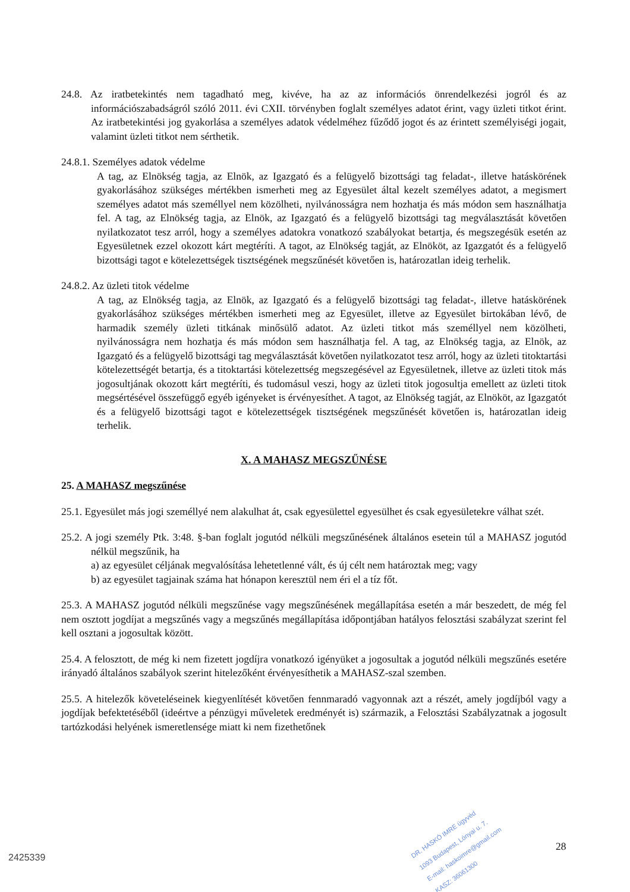24.8. Az iratbetekintés nem tagadható meg, kivéve, ha az az információs önrendelkezési jogról és az információszabadságról szóló 2011. évi CXII. törvényben foglalt személyes adatot érint, vagy üzleti titkot érint. Az iratbetekintési jog gyakorlása a személyes adatok védelméhez fűződő jogot és az érintett személyiségi jogait, valamint üzleti titkot nem sérthetik.
24.8.1. Személyes adatok védelme
A tag, az Elnökség tagja, az Elnök, az Igazgató és a felügyelő bizottsági tag feladat-, illetve hatáskörének gyakorlásához szükséges mértékben ismerheti meg az Egyesület által kezelt személyes adatot, a megismert személyes adatot más személlyel nem közölheti, nyilvánosságra nem hozhatja és más módon sem használhatja fel. A tag, az Elnökség tagja, az Elnök, az Igazgató és a felügyelő bizottsági tag megválasztását követően nyilatkozatot tesz arról, hogy a személyes adatokra vonatkozó szabályokat betartja, és megszegésük esetén az Egyesületnek ezzel okozott kárt megtéríti. A tagot, az Elnökség tagját, az Elnököt, az Igazgatót és a felügyelő bizottsági tagot e kötelezettségek tisztségének megszűnését követően is, határozatlan ideig terhelik.
24.8.2. Az üzleti titok védelme
A tag, az Elnökség tagja, az Elnök, az Igazgató és a felügyelő bizottsági tag feladat-, illetve hatáskörének gyakorlásához szükséges mértékben ismerheti meg az Egyesület, illetve az Egyesület birtokában lévő, de harmadik személy üzleti titkának minősülő adatot. Az üzleti titkot más személlyel nem közölheti, nyilvánosságra nem hozhatja és más módon sem használhatja fel. A tag, az Elnökség tagja, az Elnök, az Igazgató és a felügyelő bizottsági tag megválasztását követően nyilatkozatot tesz arról, hogy az üzleti titoktartási kötelezettségét betartja, és a titoktartási kötelezettség megszegésével az Egyesületnek, illetve az üzleti titok más jogosultjának okozott kárt megtéríti, és tudomásul veszi, hogy az üzleti titok jogosultja emellett az üzleti titok megsértésével összefüggő egyéb igényeket is érvényesíthet. A tagot, az Elnökség tagját, az Elnököt, az Igazgatót és a felügyelő bizottsági tagot e kötelezettségek tisztségének megszűnését követően is, határozatlan ideig terhelik.
X. A MAHASZ MEGSZŰNÉSE
25. A MAHASZ megszűnése
25.1. Egyesület más jogi személlyé nem alakulhat át, csak egyesülettel egyesülhet és csak egyesületekre válhat szét.
25.2. A jogi személy Ptk. 3:48. §-ban foglalt jogutód nélküli megszűnésének általános esetein túl a MAHASZ jogutód nélkül megszűnik, ha
a) az egyesület céljának megvalósítása lehetetlenné vált, és új célt nem határoztak meg; vagy
b) az egyesület tagjainak száma hat hónapon keresztül nem éri el a tíz főt.
25.3. A MAHASZ jogutód nélküli megszűnése vagy megszűnésének megállapítása esetén a már beszedett, de még fel nem osztott jogdíjat a megszűnés vagy a megszűnés megállapítása időpontjában hatályos felosztási szabályzat szerint fel kell osztani a jogosultak között.
25.4. A felosztott, de még ki nem fizetett jogdíjra vonatkozó igényüket a jogosultak a jogutód nélküli megszűnés esetére irányadó általános szabályok szerint hitelezőként érvényesíthetik a MAHASZ-szal szemben.
25.5. A hitelezők követeléseinek kiegyenlítését követően fennmaradó vagyonnak azt a részét, amely jogdíjból vagy a jogdíjak befektetéséből (ideértve a pénzügyi műveletek eredményét is) származik, a Felosztási Szabályzatnak a jogosult tartózkodási helyének ismeretlensége miatt ki nem fizethetőnek
28
2425339
DR. HASKÓ IMRE ügyvéd
1093 Budapest, Lónyai u. 7.
E-mail: haskoimre@gmail.com
KASZ: 36061300